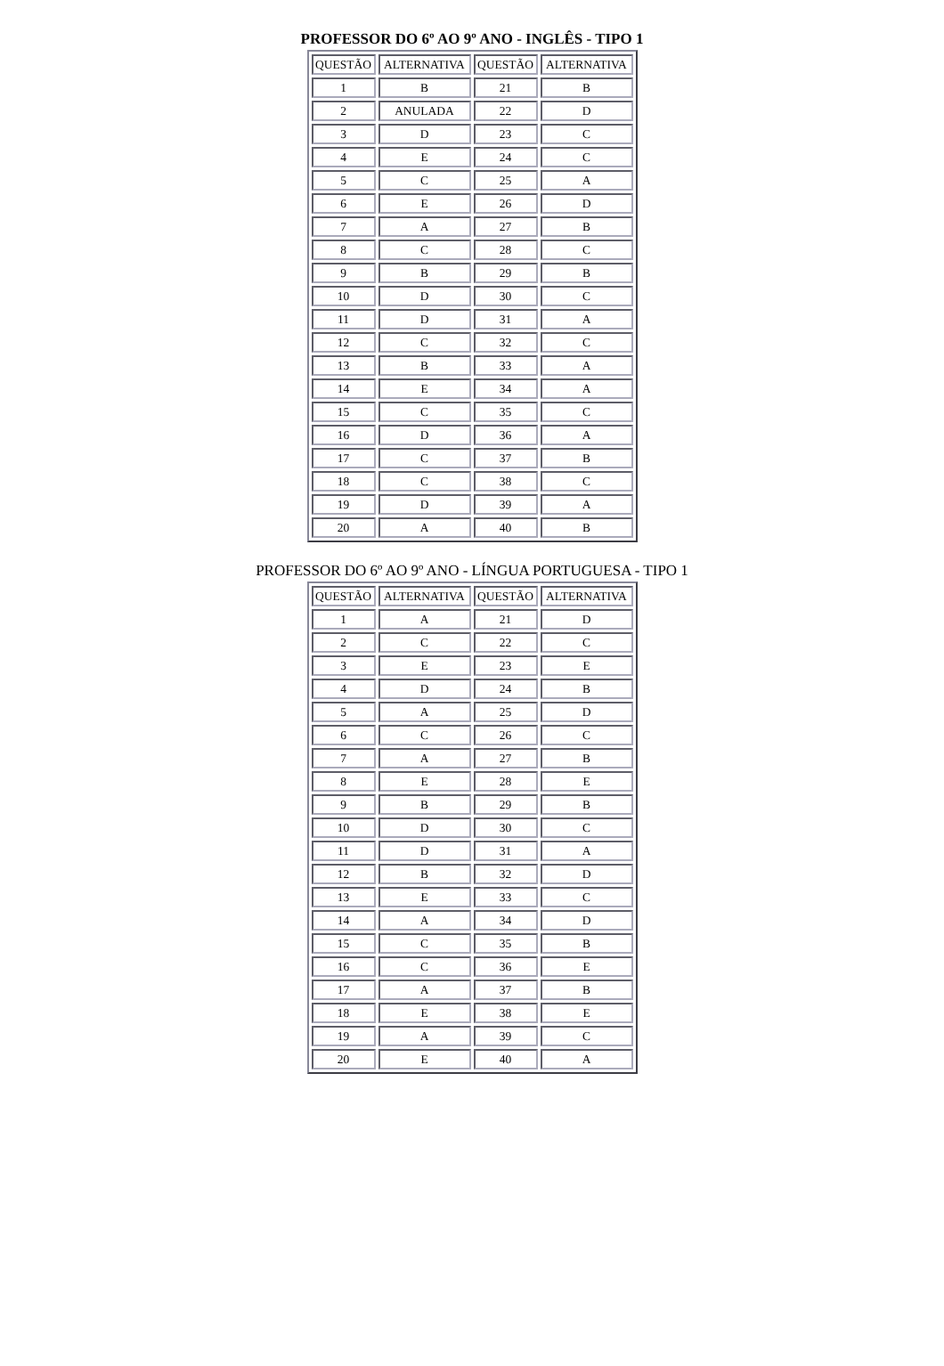PROFESSOR DO 6º AO 9º ANO - INGLÊS - TIPO 1
| QUESTÃO | ALTERNATIVA | QUESTÃO | ALTERNATIVA |
| --- | --- | --- | --- |
| 1 | B | 21 | B |
| 2 | ANULADA | 22 | D |
| 3 | D | 23 | C |
| 4 | E | 24 | C |
| 5 | C | 25 | A |
| 6 | E | 26 | D |
| 7 | A | 27 | B |
| 8 | C | 28 | C |
| 9 | B | 29 | B |
| 10 | D | 30 | C |
| 11 | D | 31 | A |
| 12 | C | 32 | C |
| 13 | B | 33 | A |
| 14 | E | 34 | A |
| 15 | C | 35 | C |
| 16 | D | 36 | A |
| 17 | C | 37 | B |
| 18 | C | 38 | C |
| 19 | D | 39 | A |
| 20 | A | 40 | B |
PROFESSOR DO 6º AO 9º ANO - LÍNGUA PORTUGUESA - TIPO 1
| QUESTÃO | ALTERNATIVA | QUESTÃO | ALTERNATIVA |
| --- | --- | --- | --- |
| 1 | A | 21 | D |
| 2 | C | 22 | C |
| 3 | E | 23 | E |
| 4 | D | 24 | B |
| 5 | A | 25 | D |
| 6 | C | 26 | C |
| 7 | A | 27 | B |
| 8 | E | 28 | E |
| 9 | B | 29 | B |
| 10 | D | 30 | C |
| 11 | D | 31 | A |
| 12 | B | 32 | D |
| 13 | E | 33 | C |
| 14 | A | 34 | D |
| 15 | C | 35 | B |
| 16 | C | 36 | E |
| 17 | A | 37 | B |
| 18 | E | 38 | E |
| 19 | A | 39 | C |
| 20 | E | 40 | A |